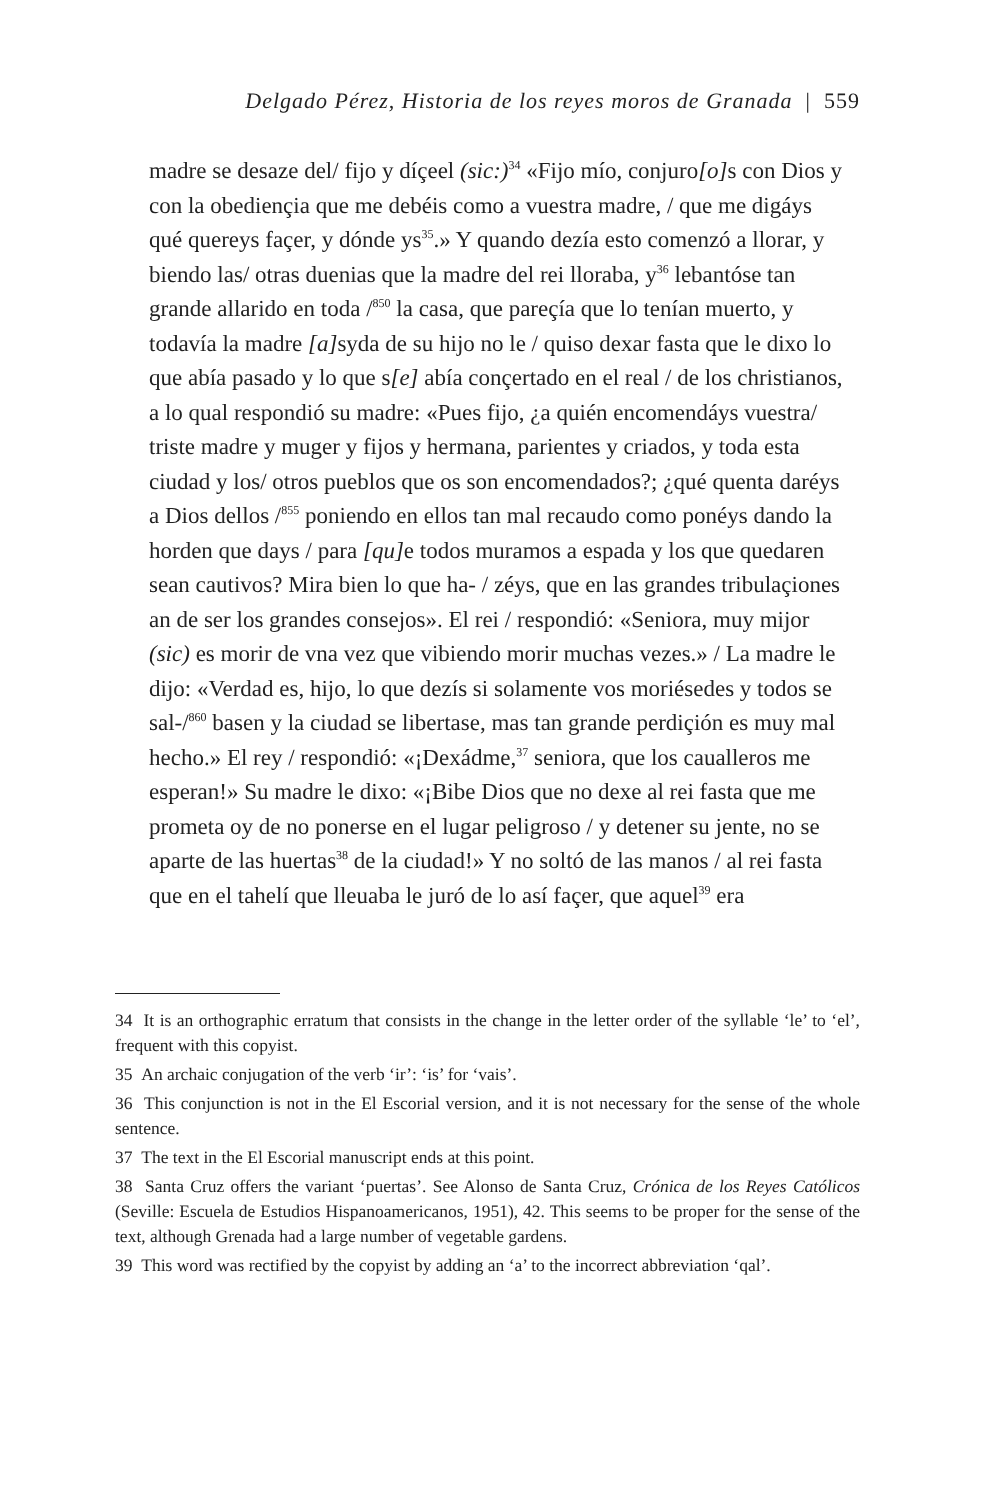Delgado Pérez, Historia de los reyes moros de Granada | 559
madre se desaze del/ fijo y díçeel (sic:)<sup>34</sup> «Fijo mío, conjuro[o] s con Dios y con la obediençia que me debéis como a vuestra madre, / que me digáys qué quereys façer, y dónde ys<sup>35</sup>.» Y quando dezía esto comenzó a llorar, y biendo las/ otras duenias que la madre del rei lloraba, y<sup>36</sup> lebantóse tan grande allarido en toda /<sup>850</sup> la casa, que pareçía que lo tenían muerto, y todavía la madre [a] syda de su hijo no le / quiso dexar fasta que le dixo lo que abía pasado y lo que s[e] abía conçertado en el real / de los christianos, a lo qual respondió su madre: «Pues fijo, ¿a quién encomendáys vuestra/ triste madre y muger y fijos y hermana, parientes y criados, y toda esta ciudad y los/ otros pueblos que os son encomendados?; ¿qué quenta daréys a Dios dellos /<sup>855</sup> poniendo en ellos tan mal recaudo como ponéys dando la horden que days / para [qu] e todos muramos a espada y los que quedaren sean cautivos? Mira bien lo que ha- / zéys, que en las grandes tribulaçiones an de ser los grandes consejos». El rei / respondió: «Seniora, muy mijor (sic) es morir de vna vez que vibiendo morir muchas vezes.» / La madre le dijo: «Verdad es, hijo, lo que dezís si solamente vos moriésedes y todos se sal-/<sup>860</sup> basen y la ciudad se libertase, mas tan grande perdiçión es muy mal hecho.» El rey / respondió: «¡Dexádme,<sup>37</sup> seniora, que los caualleros me esperan!» Su madre le dixo: «¡Bibe Dios que no dexe al rei fasta que me prometa oy de no ponerse en el lugar peligroso / y detener su jente, no se aparte de las huertas<sup>38</sup> de la ciudad!» Y no soltó de las manos / al rei fasta que en el tahelí que lleuaba le juró de lo así façer, que aquel<sup>39</sup> era
34 It is an orthographic erratum that consists in the change in the letter order of the syllable ‘le’ to ‘el’, frequent with this copyist.
35 An archaic conjugation of the verb ‘ir’: ‘is’ for ‘vais’.
36 This conjunction is not in the El Escorial version, and it is not necessary for the sense of the whole sentence.
37 The text in the El Escorial manuscript ends at this point.
38 Santa Cruz offers the variant ‘puertas’. See Alonso de Santa Cruz, Crónica de los Reyes Católicos (Seville: Escuela de Estudios Hispanoamericanos, 1951), 42. This seems to be proper for the sense of the text, although Grenada had a large number of vegetable gardens.
39 This word was rectified by the copyist by adding an ‘a’ to the incorrect abbreviation ‘qal’.